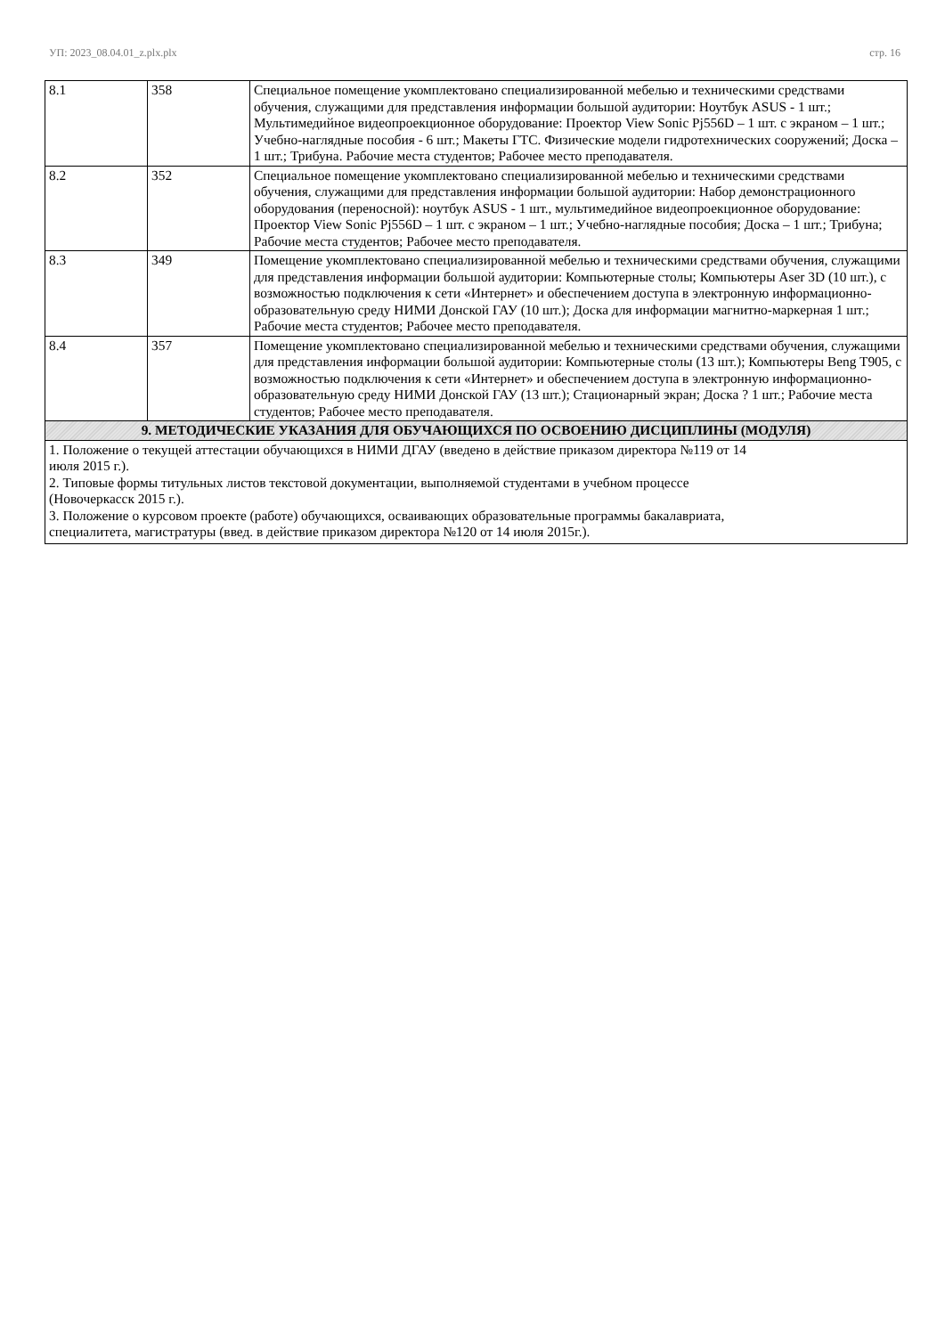УП: 2023_08.04.01_z.plx.plx стр. 16
| 8.1 | 358 | Специальное помещение укомплектовано специализированной мебелью и техническими средствами обучения, служащими для представления информации большой аудитории: Ноутбук ASUS - 1 шт.; Мультимедийное видеопроекционное оборудование: Проектор View Sonic Pj556D – 1 шт. с экраном – 1 шт.; Учебно-наглядные пособия - 6 шт.; Макеты ГТС. Физические модели гидротехнических сооружений; Доска – 1 шт.; Трибуна. Рабочие места студентов; Рабочее место преподавателя. |
| 8.2 | 352 | Специальное помещение укомплектовано специализированной мебелью и техническими средствами обучения, служащими для представления информации большой аудитории: Набор демонстрационного оборудования (переносной): ноутбук ASUS - 1 шт., мультимедийное видеопроекционное оборудование: Проектор View Sonic Pj556D – 1 шт. с экраном – 1 шт.; Учебно-наглядные пособия; Доска – 1 шт.; Трибуна; Рабочие места студентов; Рабочее место преподавателя. |
| 8.3 | 349 | Помещение укомплектовано специализированной мебелью и техническими средствами обучения, служащими для представления информации большой аудитории: Компьютерные столы; Компьютеры Aser 3D (10 шт.), с возможностью подключения к сети «Интернет» и обеспечением доступа в электронную информационно-образовательную среду НИМИ Донской ГАУ (10 шт.); Доска для информации магнитно-маркерная 1 шт.; Рабочие места студентов; Рабочее место преподавателя. |
| 8.4 | 357 | Помещение укомплектовано специализированной мебелью и техническими средствами обучения, служащими для представления информации большой аудитории: Компьютерные столы (13 шт.); Компьютеры Beng T905, с возможностью подключения к сети «Интернет» и обеспечением доступа в электронную информационно-образовательную среду НИМИ Донской ГАУ (13 шт.); Стационарный экран; Доска ? 1 шт.; Рабочие места студентов; Рабочее место преподавателя. |
| 9. МЕТОДИЧЕСКИЕ УКАЗАНИЯ ДЛЯ ОБУЧАЮЩИХСЯ ПО ОСВОЕНИЮ ДИСЦИПЛИНЫ (МОДУЛЯ) | | |
| 1. Положение о текущей аттестации обучающихся в НИМИ ДГАУ (введено в действие приказом директора №119 от 14 июля 2015 г.). 2. Типовые формы титульных листов текстовой документации, выполняемой студентами в учебном процессе (Новочеркасск 2015 г.). 3. Положение о курсовом проекте (работе) обучающихся, осваивающих образовательные программы бакалавриата, специалитета, магистратуры (введ. в действие приказом директора №120 от 14 июля 2015г.). | | |